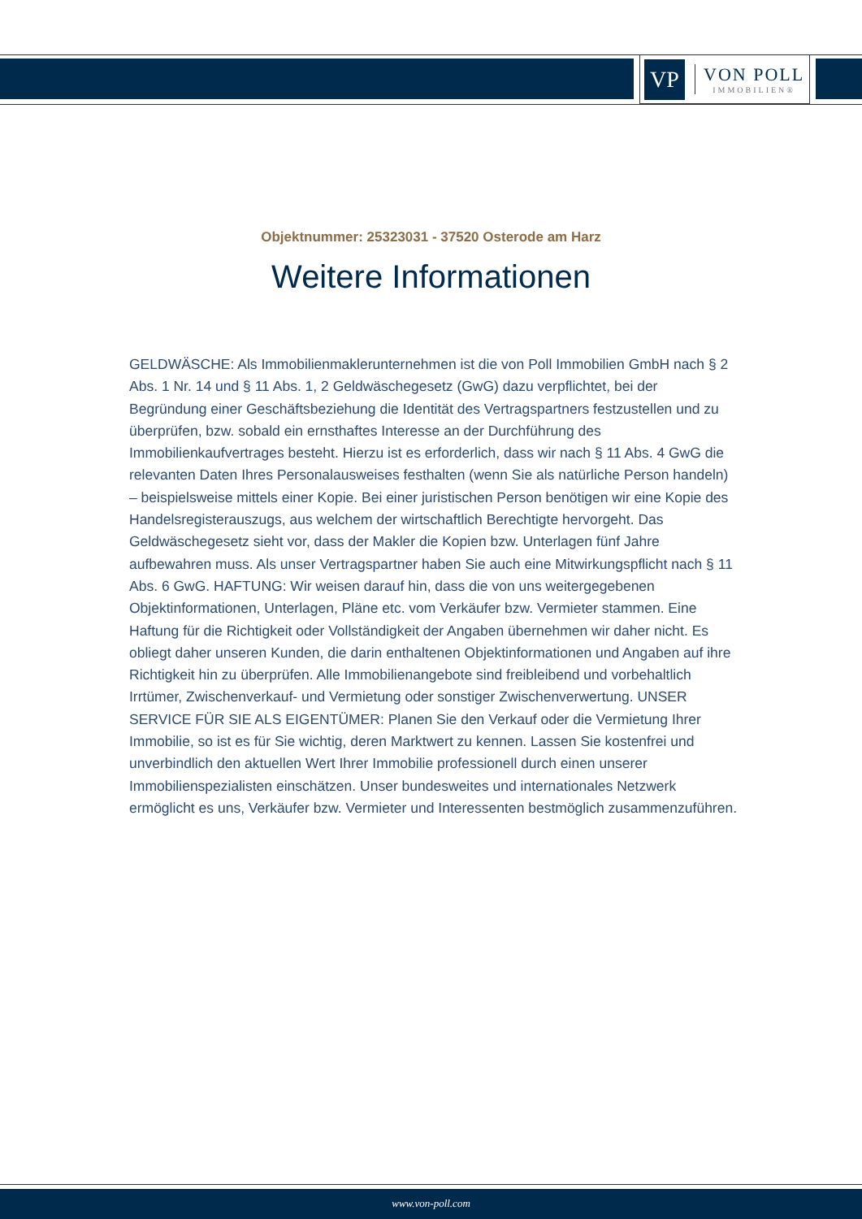VP
VON POLL
IMMOBILIEN®
Objektnummer: 25323031 - 37520 Osterode am Harz
Weitere Informationen
GELDWÄSCHE: Als Immobilienmaklerunternehmen ist die von Poll Immobilien GmbH nach § 2 Abs. 1 Nr. 14 und § 11 Abs. 1, 2 Geldwäschegesetz (GwG) dazu verpflichtet, bei der Begründung einer Geschäftsbeziehung die Identität des Vertragspartners festzustellen und zu überprüfen, bzw. sobald ein ernsthaftes Interesse an der Durchführung des Immobilienkaufvertrages besteht. Hierzu ist es erforderlich, dass wir nach § 11 Abs. 4 GwG die relevanten Daten Ihres Personalausweises festhalten (wenn Sie als natürliche Person handeln) – beispielsweise mittels einer Kopie. Bei einer juristischen Person benötigen wir eine Kopie des Handelsregisterauszugs, aus welchem der wirtschaftlich Berechtigte hervorgeht. Das Geldwäschegesetz sieht vor, dass der Makler die Kopien bzw. Unterlagen fünf Jahre aufbewahren muss. Als unser Vertragspartner haben Sie auch eine Mitwirkungspflicht nach § 11 Abs. 6 GwG. HAFTUNG: Wir weisen darauf hin, dass die von uns weitergegebenen Objektinformationen, Unterlagen, Pläne etc. vom Verkäufer bzw. Vermieter stammen. Eine Haftung für die Richtigkeit oder Vollständigkeit der Angaben übernehmen wir daher nicht. Es obliegt daher unseren Kunden, die darin enthaltenen Objektinformationen und Angaben auf ihre Richtigkeit hin zu überprüfen. Alle Immobilienangebote sind freibleibend und vorbehaltlich Irrtümer, Zwischenverkauf- und Vermietung oder sonstiger Zwischenverwertung. UNSER SERVICE FÜR SIE ALS EIGENTÜMER: Planen Sie den Verkauf oder die Vermietung Ihrer Immobilie, so ist es für Sie wichtig, deren Marktwert zu kennen. Lassen Sie kostenfrei und unverbindlich den aktuellen Wert Ihrer Immobilie professionell durch einen unserer Immobilienspezialisten einschätzen. Unser bundesweites und internationales Netzwerk ermöglicht es uns, Verkäufer bzw. Vermieter und Interessenten bestmöglich zusammenzuführen.
www.von-poll.com